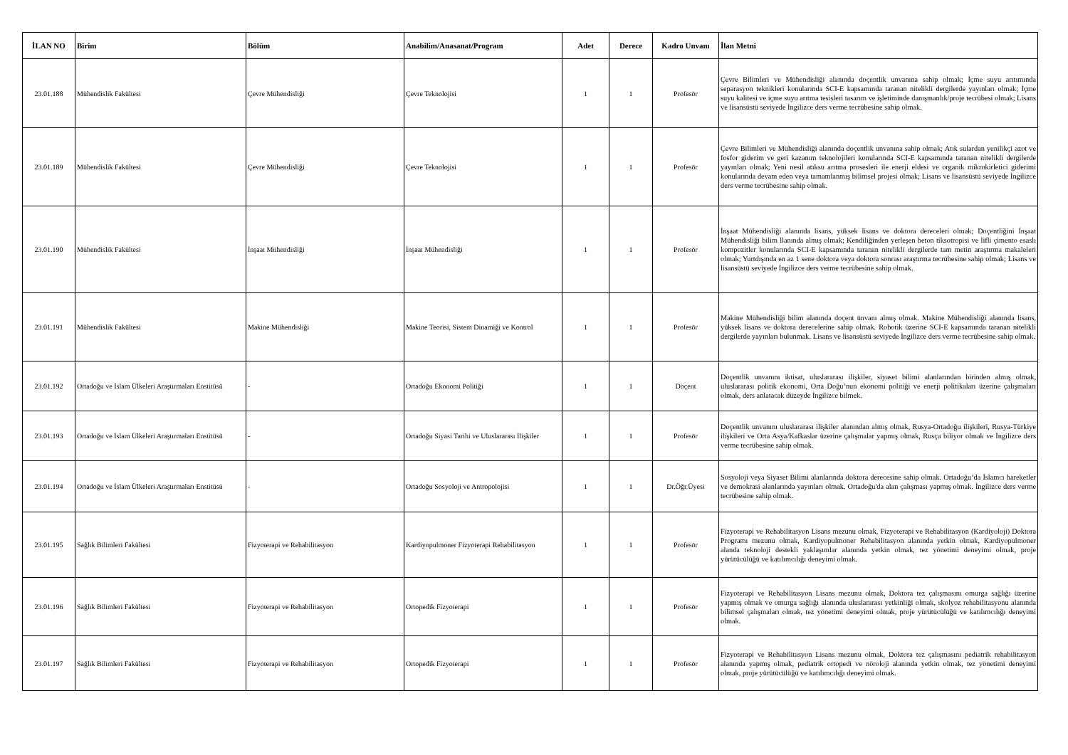| İLAN NO | Birim | Bölüm | Anabilim/Anasanat/Program | Adet | Derece | Kadro Unvanı | İlan Metni |
| --- | --- | --- | --- | --- | --- | --- | --- |
| 23.01.188 | Mühendislik Fakültesi | Çevre Mühendisliği | Çevre Teknolojisi | 1 | 1 | Profesör | Çevre Bilimleri ve Mühendisliği alanında doçentlik unvanına sahip olmak; İçme suyu arıtımında separasyon teknikleri konularında SCI-E kapsamında taranan nitelikli dergilerde yayınları olmak; İçme suyu kalitesi ve içme suyu arıtma tesisleri tasarım ve işletiminde danışmanlık/proje tecrübesi olmak; Lisans ve lisansüstü seviyede İngilizce ders verme tecrübesine sahip olmak. |
| 23.01.189 | Mühendislik Fakültesi | Çevre Mühendisliği | Çevre Teknolojisi | 1 | 1 | Profesör | Çevre Bilimleri ve Mühendisliği alanında doçentlik unvanına sahip olmak; Atık sulardan yenilikçi azot ve fosfor giderim ve geri kazanım teknolojileri konularında SCI-E kapsamında taranan nitelikli dergilerde yayınları olmak; Yeni nesil atıksu arıtma prosesleri ile enerji eldesi ve organik mikrokirletici giderimi konularında devam eden veya tamamlanmış bilimsel projesi olmak; Lisans ve lisansüstü seviyede İngilizce ders verme tecrübesine sahip olmak. |
| 23.01.190 | Mühendislik Fakültesi | İnşaat Mühendisliği | İnşaat Mühendisliği | 1 | 1 | Profesör | İnşaat Mühendisliği alanında lisans, yüksek lisans ve doktora dereceleri olmak; Doçentliğini İnşaat Mühendisliği bilim llanında almış olmak; Kendiliğinden yerleşen beton tiksotropisi ve lifli çimento esaslı kompozitler konularında SCI-E kapsamında taranan nitelikli dergilerde tam metin araştırma makaleleri olmak; Yurtdışında en az 1 sene doktora veya doktora sonrası araştırma tecrübesine sahip olmak; Lisans ve lisansüstü seviyede İngilizce ders verme tecrübesine sahip olmak. |
| 23.01.191 | Mühendislik Fakültesi | Makine Mühendisliği | Makine Teorisi, Sistem Dinamiği ve Kontrol | 1 | 1 | Profesör | Makine Mühendisliği bilim alanında doçent ünvanı almış olmak. Makine Mühendisliği alanında lisans, yüksek lisans ve doktora derecelerine sahip olmak. Robotik üzerine SCI-E kapsamında taranan nitelikli dergilerde yayınları bulunmak. Lisans ve lisansüstü seviyede İngilizce ders verme tecrübesine sahip olmak. |
| 23.01.192 | Ortadoğu ve İslam Ülkeleri Araştırmaları Enstitüsü | - | Ortadoğu Ekonomi Politiği | 1 | 1 | Doçent | Doçentlik unvanını iktisat, uluslararası ilişkiler, siyaset bilimi alanlarından birinden almış olmak, uluslararası politik ekonomi, Orta Doğu’nun ekonomi politiği ve enerji politikaları üzerine çalışmaları olmak, ders anlatacak düzeyde İngilizce bilmek. |
| 23.01.193 | Ortadoğu ve İslam Ülkeleri Araştırmaları Enstitüsü | - | Ortadoğu Siyasi Tarihi ve Uluslararası İlişkiler | 1 | 1 | Profesör | Doçentlik unvanını uluslararası ilişkiler alanından almış olmak, Rusya-Ortadoğu ilişkileri, Rusya-Türkiye ilişkileri ve Orta Asya/Kafkaslar üzerine çalışmalar yapmış olmak, Rusça biliyor olmak ve İngilizce ders verme tecrübesine sahip olmak. |
| 23.01.194 | Ortadoğu ve İslam Ülkeleri Araştırmaları Enstitüsü | - | Ortadoğu Sosyoloji ve Antropolojisi | 1 | 1 | Dr.Öğr.Üyesi | Sosyoloji veya Siyaset Bilimi alanlarında doktora derecesine sahip olmak. Ortadoğu’da İslamcı hareketler ve demokrasi alanlarında yayınları olmak. Ortadoğu'da alan çalışması yapmış olmak. İngilizce ders verme tecrübesine sahip olmak. |
| 23.01.195 | Sağlık Bilimleri Fakültesi | Fizyoterapi ve Rehabilitasyon | Kardiyopulmoner Fizyoterapi Rehabilitasyon | 1 | 1 | Profesör | Fizyoterapi ve Rehabilitasyon Lisans mezunu olmak, Fizyoterapi ve Rehabilitasyon (Kardiyoloji) Doktora Programı mezunu olmak, Kardiyopulmoner Rehabilitasyon alanında yetkin olmak, Kardiyopulmoner alanda teknoloji destekli yaklaşımlar alanında yetkin olmak, tez yönetimi deneyimi olmak, proje yürütücülüğü ve katılımcılığı deneyimi olmak. |
| 23.01.196 | Sağlık Bilimleri Fakültesi | Fizyoterapi ve Rehabilitasyon | Ortopedik Fizyoterapi | 1 | 1 | Profesör | Fizyoterapi ve Rehabilitasyon Lisans mezunu olmak, Doktora tez çalışmasını omurga sağlığı üzerine yapmış olmak ve omurga sağlığı alanında uluslararası yetkinliği olmak, skolyoz rehabilitasyonu alanında bilimsel çalışmaları olmak, tez yönetimi deneyimi olmak, proje yürütücülüğü ve katılımcılığı deneyimi olmak. |
| 23.01.197 | Sağlık Bilimleri Fakültesi | Fizyoterapi ve Rehabilitasyon | Ortopedik Fizyoterapi | 1 | 1 | Profesör | Fizyoterapi ve Rehabilitasyon Lisans mezunu olmak, Doktora tez çalışmasını pediatrik rehabilitasyon alanında yapmış olmak, pediatrik ortopedi ve nöroloji alanında yetkin olmak, tez yönetimi deneyimi olmak, proje yürütücülüğü ve katılımcılığı deneyimi olmak. |